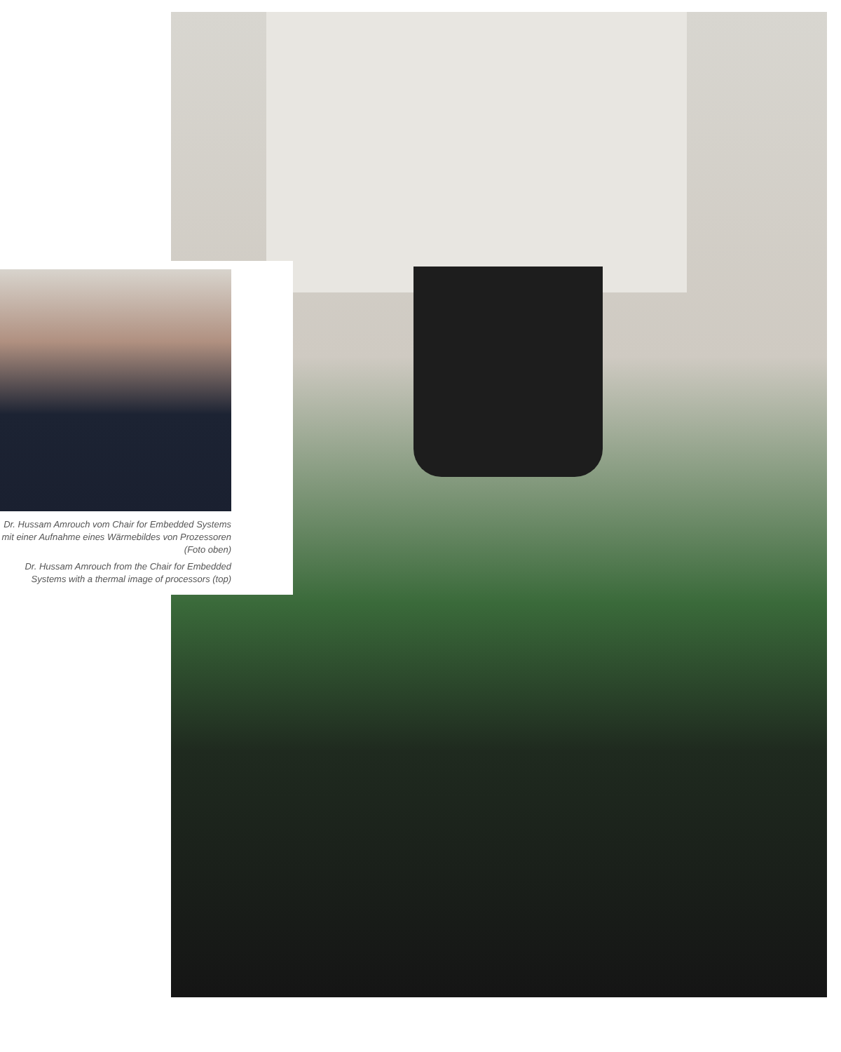Dr. Hussam Amrouch vom Chair for Embedded Systems mit einer Aufnahme eines Wärmebildes von Prozessoren (Foto oben)
Dr. Hussam Amrouch from the Chair for Embedded Systems with a thermal image of processors (top)